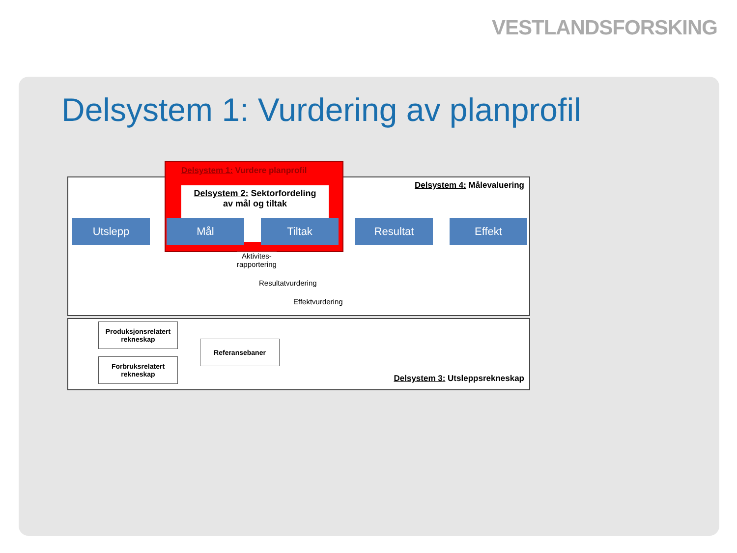VESTLANDSFORSKING
Delsystem 1: Vurdering av planprofil
Delsystem 1: Vurdere planprofil
Delsystem 2: Sektorfordeling
av mål og tiltak
Delsystem 4: Målevaluering
Utslepp Mål Tiltak Resultat Effekt
Aktivites-
rapportering
Resultatvurdering
Effektvurdering
Produksjonsrelatert
rekneskap
Forbruksrelatert
rekneskap
Referansebaner
Delsystem 3: Utsleppsrekneskap